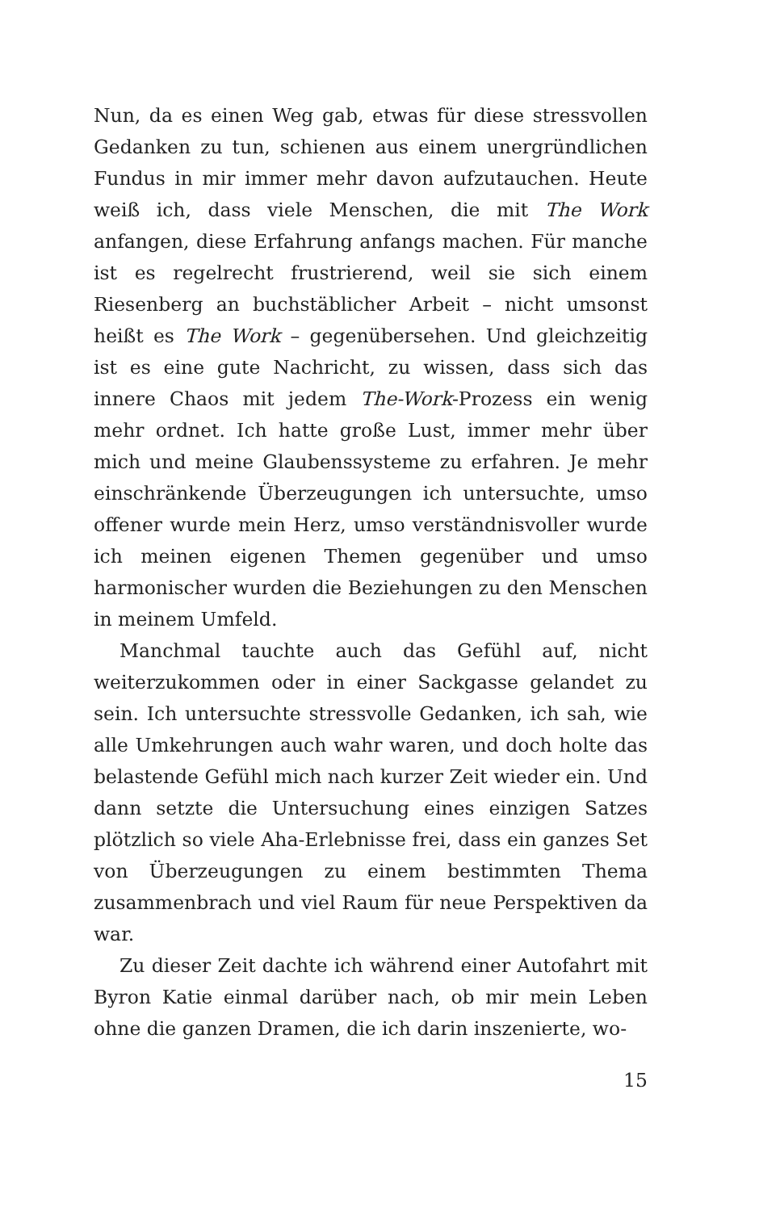Nun, da es einen Weg gab, etwas für diese stressvollen Gedanken zu tun, schienen aus einem unergründlichen Fundus in mir immer mehr davon aufzutauchen. Heute weiß ich, dass viele Menschen, die mit The Work anfangen, diese Erfahrung anfangs machen. Für manche ist es regelrecht frustrierend, weil sie sich einem Riesenberg an buchstäblicher Arbeit – nicht umsonst heißt es The Work – gegenübersehen. Und gleichzeitig ist es eine gute Nachricht, zu wissen, dass sich das innere Chaos mit jedem The-Work-Prozess ein wenig mehr ordnet. Ich hatte große Lust, immer mehr über mich und meine Glaubenssysteme zu erfahren. Je mehr einschränkende Überzeugungen ich untersuchte, umso offener wurde mein Herz, umso verständnisvoller wurde ich meinen eigenen Themen gegenüber und umso harmonischer wurden die Beziehungen zu den Menschen in meinem Umfeld.
Manchmal tauchte auch das Gefühl auf, nicht weiterzukommen oder in einer Sackgasse gelandet zu sein. Ich untersuchte stressvolle Gedanken, ich sah, wie alle Umkehrungen auch wahr waren, und doch holte das belastende Gefühl mich nach kurzer Zeit wieder ein. Und dann setzte die Untersuchung eines einzigen Satzes plötzlich so viele Aha-Erlebnisse frei, dass ein ganzes Set von Überzeugungen zu einem bestimmten Thema zusammenbrach und viel Raum für neue Perspektiven da war.
Zu dieser Zeit dachte ich während einer Autofahrt mit Byron Katie einmal darüber nach, ob mir mein Leben ohne die ganzen Dramen, die ich darin inszenierte, wo-
15